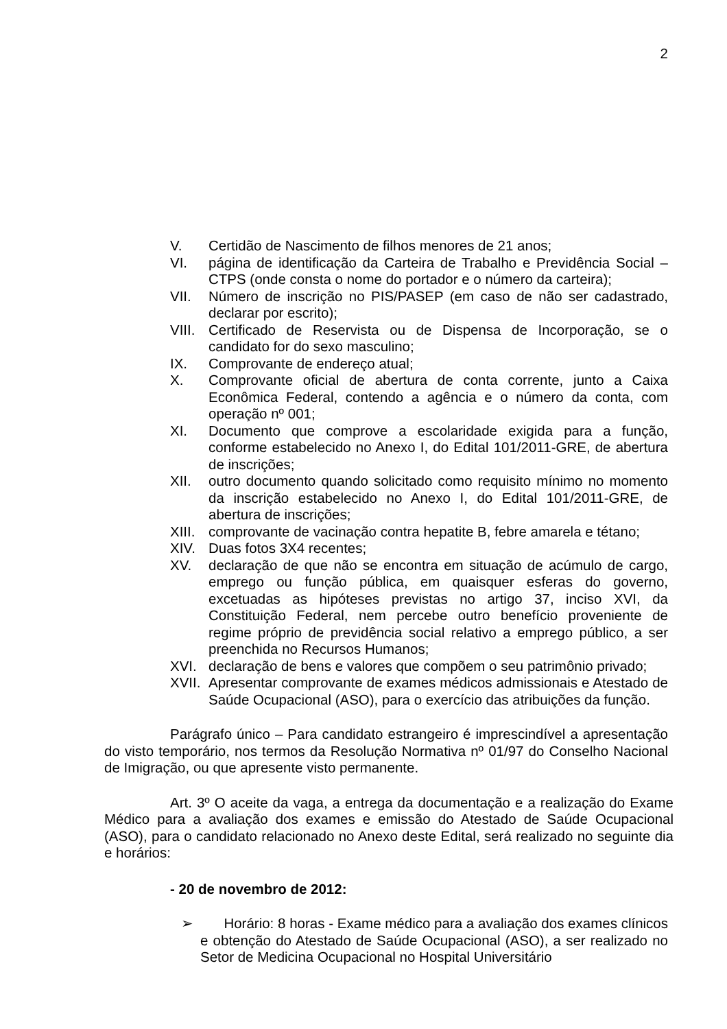2
V. Certidão de Nascimento de filhos menores de 21 anos;
VI. página de identificação da Carteira de Trabalho e Previdência Social – CTPS (onde consta o nome do portador e o número da carteira);
VII. Número de inscrição no PIS/PASEP (em caso de não ser cadastrado, declarar por escrito);
VIII. Certificado de Reservista ou de Dispensa de Incorporação, se o candidato for do sexo masculino;
IX. Comprovante de endereço atual;
X. Comprovante oficial de abertura de conta corrente, junto a Caixa Econômica Federal, contendo a agência e o número da conta, com operação nº 001;
XI. Documento que comprove a escolaridade exigida para a função, conforme estabelecido no Anexo I, do Edital 101/2011-GRE, de abertura de inscrições;
XII. outro documento quando solicitado como requisito mínimo no momento da inscrição estabelecido no Anexo I, do Edital 101/2011-GRE, de abertura de inscrições;
XIII. comprovante de vacinação contra hepatite B, febre amarela e tétano;
XIV. Duas fotos 3X4 recentes;
XV. declaração de que não se encontra em situação de acúmulo de cargo, emprego ou função pública, em quaisquer esferas do governo, excetuadas as hipóteses previstas no artigo 37, inciso XVI, da Constituição Federal, nem percebe outro benefício proveniente de regime próprio de previdência social relativo a emprego público, a ser preenchida no Recursos Humanos;
XVI. declaração de bens e valores que compõem o seu patrimônio privado;
XVII. Apresentar comprovante de exames médicos admissionais e Atestado de Saúde Ocupacional (ASO), para o exercício das atribuições da função.
Parágrafo único – Para candidato estrangeiro é imprescindível a apresentação do visto temporário, nos termos da Resolução Normativa nº 01/97 do Conselho Nacional de Imigração, ou que apresente visto permanente.
Art. 3º O aceite da vaga, a entrega da documentação e a realização do Exame Médico para a avaliação dos exames e emissão do Atestado de Saúde Ocupacional (ASO), para o candidato relacionado no Anexo deste Edital, será realizado no seguinte dia e horários:
- 20 de novembro de 2012:
➢ Horário: 8 horas - Exame médico para a avaliação dos exames clínicos e obtenção do Atestado de Saúde Ocupacional (ASO), a ser realizado no Setor de Medicina Ocupacional no Hospital Universitário